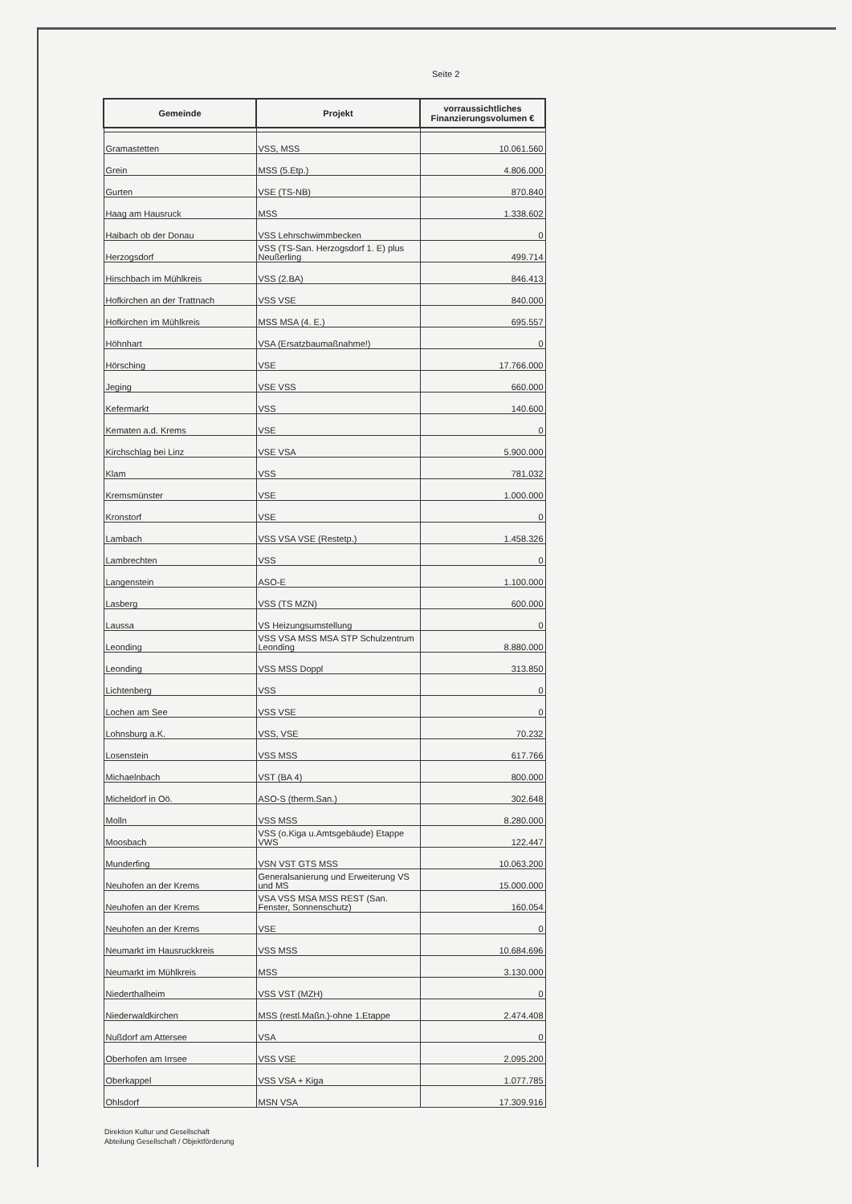Seite 2
| Gemeinde | Projekt | vorraussichtliches Finanzierungsvolumen € |
| --- | --- | --- |
| Gramastetten | VSS, MSS | 10.061.560 |
| Grein | MSS (5.Etp.) | 4.806.000 |
| Gurten | VSE (TS-NB) | 870.840 |
| Haag am Hausruck | MSS | 1.338.602 |
| Haibach ob der Donau | VSS Lehrschwimmbecken | 0 |
| Herzogsdorf | VSS (TS-San. Herzogsdorf 1. E) plus Neußerling | 499.714 |
| Hirschbach im Mühlkreis | VSS (2.BA) | 846.413 |
| Hofkirchen an der Trattnach | VSS VSE | 840.000 |
| Hofkirchen im Mühlkreis | MSS MSA (4. E.) | 695.557 |
| Höhnhart | VSA (Ersatzbaumaßnahme!) | 0 |
| Hörsching | VSE | 17.766.000 |
| Jeging | VSE VSS | 660.000 |
| Kefermarkt | VSS | 140.600 |
| Kematen a.d. Krems | VSE | 0 |
| Kirchschlag bei Linz | VSE VSA | 5.900.000 |
| Klam | VSS | 781.032 |
| Kremsmünster | VSE | 1.000.000 |
| Kronstorf | VSE | 0 |
| Lambach | VSS VSA VSE (Restetp.) | 1.458.326 |
| Lambrechten | VSS | 0 |
| Langenstein | ASO-E | 1.100.000 |
| Lasberg | VSS (TS MZN) | 600.000 |
| Laussa | VS Heizungsumstellung | 0 |
| Leonding | VSS VSA MSS MSA STP Schulzentrum Leonding | 8.880.000 |
| Leonding | VSS MSS Doppl | 313.850 |
| Lichtenberg | VSS | 0 |
| Lochen am See | VSS VSE | 0 |
| Lohnsburg a.K. | VSS, VSE | 70.232 |
| Losenstein | VSS MSS | 617.766 |
| Michaelnbach | VST (BA 4) | 800.000 |
| Micheldorf in Oö. | ASO-S (therm.San.) | 302.648 |
| Molln | VSS MSS | 8.280.000 |
| Moosbach | VSS (o.Kiga u.Amtsgebäude) Etappe VWS | 122.447 |
| Munderfing | VSN VST GTS MSS | 10.063.200 |
| Neuhofen an der Krems | Generalsanierung und Erweiterung VS und MS | 15.000.000 |
| Neuhofen an der Krems | VSA VSS MSA MSS REST (San. Fenster, Sonnenschutz) | 160.054 |
| Neuhofen an der Krems | VSE | 0 |
| Neumarkt im Hausruckkreis | VSS MSS | 10.684.696 |
| Neumarkt im Mühlkreis | MSS | 3.130.000 |
| Niederthalheim | VSS VST (MZH) | 0 |
| Niederwaldkirchen | MSS (restl.Maßn.)-ohne 1.Etappe | 2.474.408 |
| Nußdorf am Attersee | VSA | 0 |
| Oberhofen am Irrsee | VSS VSE | 2.095.200 |
| Oberkappel | VSS VSA + Kiga | 1.077.785 |
| Ohlsdorf | MSN VSA | 17.309.916 |
Direktion Kultur und Gesellschaft
Abteilung Gesellschaft / Objektförderung